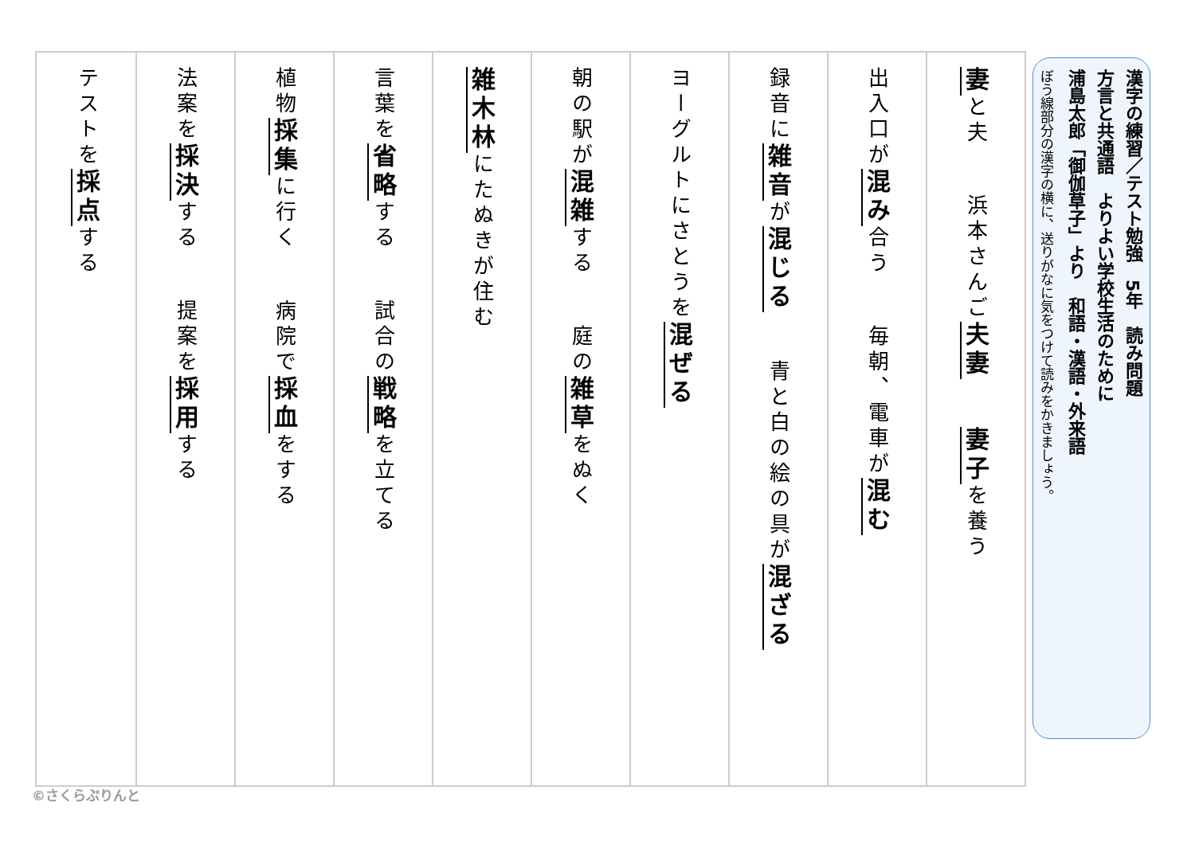漢字の練習／テスト勉強　5年　読み問題
方言と共通語　よりよい学校生活のために
浦島太郎「御伽草子」より　和語・漢語・外来語
ぼう線部分の漢字の横に、送りがなに気をつけて読みをかきましょう。
妻と夫 浜本さんご夫妻 妻子を養う
出入口が混み合う 毎朝、電車が混む
録音に雑音が混じる 青と白の絵の具が混ざる
ヨーグルトにさとうを混ぜる
朝の駅が混雑する 庭の雑草をぬく
雑木林にたぬきが住む
言葉を省略する 試合の戦略を立てる
植物採集に行く 病院で採血をする
法案を採決する 提案を採用する
テストを採点する
©さくらぷりんと